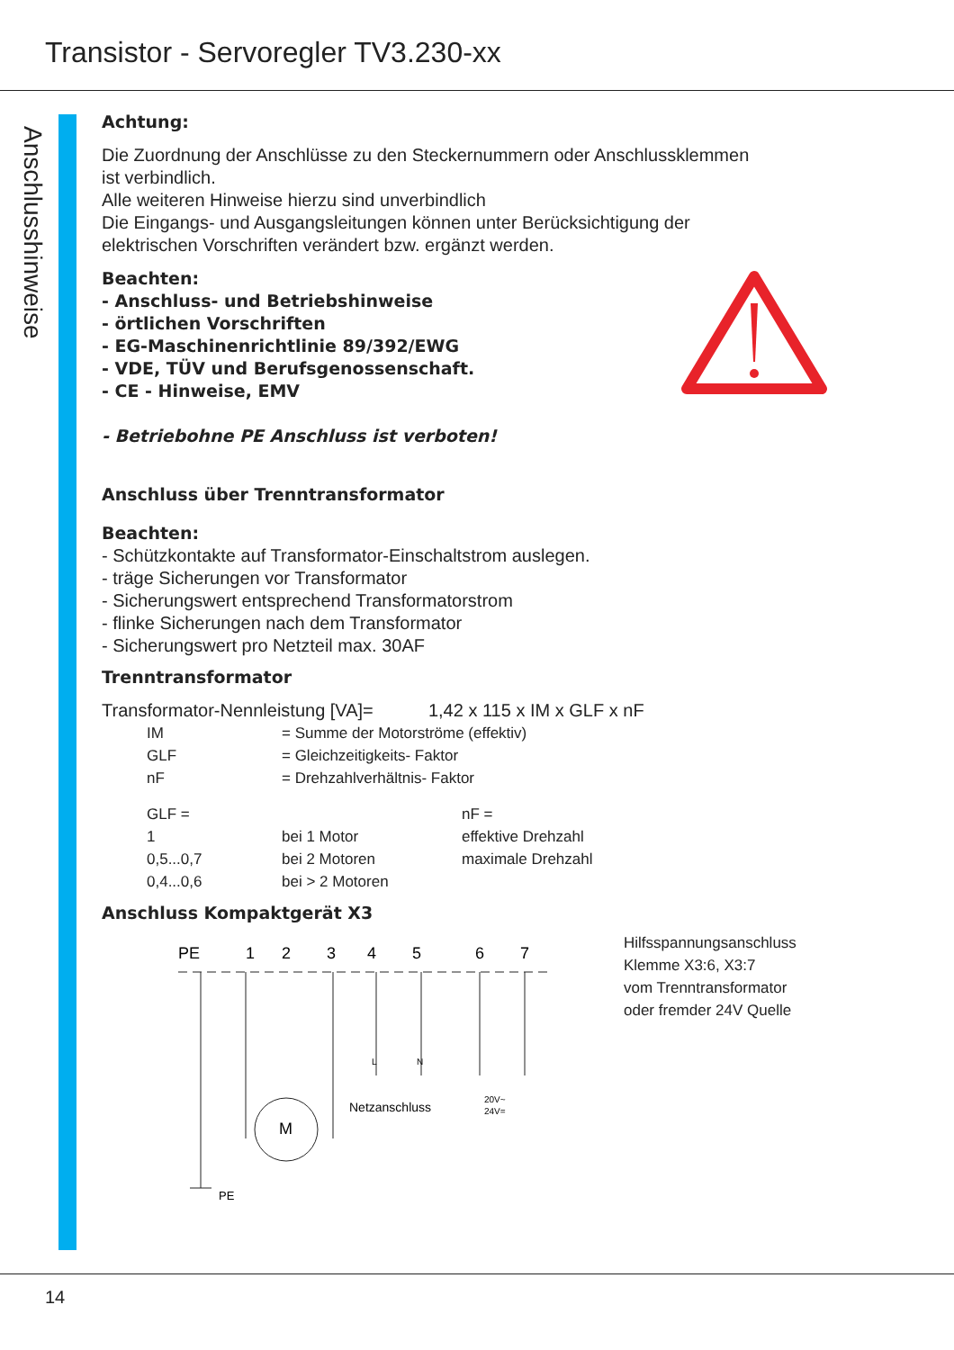Transistor - Servoregler TV3.230-xx
Anschlusshinweise
Achtung:
Die Zuordnung der Anschlüsse zu den Steckernummern oder Anschlussklemmen
ist verbindlich.
Alle weiteren Hinweise hierzu sind unverbindlich
Die Eingangs- und Ausgangsleitungen können unter Berücksichtigung der
elektrischen Vorschriften verändert bzw. ergänzt werden.
Beachten:
- Anschluss- und Betriebshinweise
- örtlichen Vorschriften
- EG-Maschinenrichtlinie 89/392/EWG
- VDE, TÜV und Berufsgenossenschaft.
- CE - Hinweise, EMV
- Betriebohne PE Anschluss ist verboten!
Anschluss über Trenntransformator
Beachten:
- Schützkontakte auf Transformator-Einschaltstrom auslegen.
- träge Sicherungen vor Transformator
- Sicherungswert entsprechend Transformatorstrom
- flinke Sicherungen nach dem Transformator
- Sicherungswert pro Netzteil max. 30AF
Trenntransformator
Transformator-Nennleistung [VA]= 1,42 x 115 x IM x GLF x nF
IM = Summe der Motorströme (effektiv) GLF = Gleichzeitigkeits- Faktor nF = Drehzahlverhältnis- Faktor
GLF = nF = 1 bei 1 Motor effektive Drehzahl 0,5...0,7 bei 2 Motoren maximale Drehzahl 0,4...0,6 bei > 2 Motoren
Anschluss Kompaktgerät X3
PE
1
2
3
4
5
6
7
L
N
Netzanschluss
20V~
24V=
M
PE
Hilfsspannungsanschluss
Klemme X3:6, X3:7
vom Trenntransformator
oder fremder 24V Quelle
14